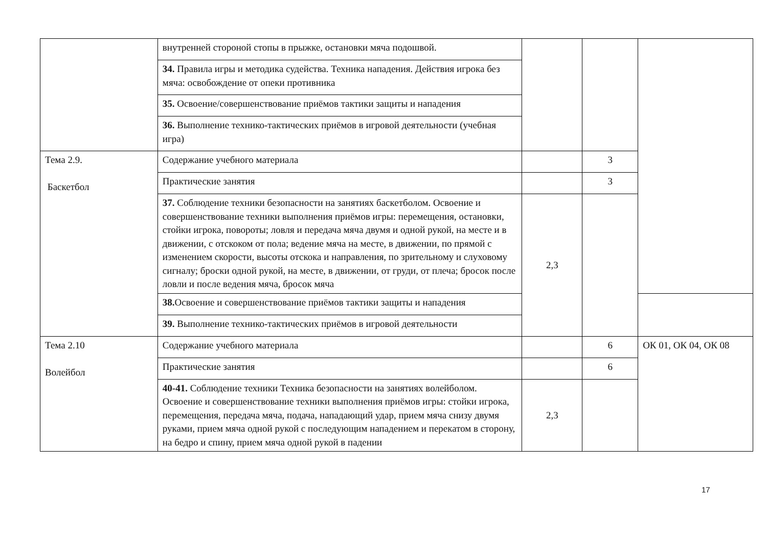| | внутренней стороной стопы в прыжке, остановки мяча подошвой. | | | |
| | 34. Правила игры и методика судейства. Техника нападения. Действия игрока без мяча: освобождение от опеки противника | | | |
| | 35. Освоение/совершенствование приёмов тактики защиты и нападения | | | |
| | 36. Выполнение технико-тактических приёмов в игровой деятельности (учебная игра) | | | |
| Тема 2.9. Баскетбол | Содержание учебного материала | | 3 | |
| | Практические занятия | | 3 | |
| | 37. Соблюдение техники безопасности на занятиях баскетболом. Освоение и совершенствование техники выполнения приёмов игры: перемещения, остановки, стойки игрока, повороты; ловля и передача мяча двумя и одной рукой, на месте и в движении, с отскоком от пола; ведение мяча на месте, в движении, по прямой с изменением скорости, высоты отскока и направления, по зрительному и слуховому сигналу; броски одной рукой, на месте, в движении, от груди, от плеча; бросок после ловли и после ведения мяча, бросок мяча | 2,3 | | |
| | 38. Освоение и совершенствование приёмов тактики защиты и нападения | | | |
| | 39. Выполнение технико-тактических приёмов в игровой деятельности | | | |
| Тема 2.10 Волейбол | Содержание учебного материала | | 6 | ОК 01, ОК 04, ОК 08 |
| | Практические занятия | | 6 | |
| | 40-41. Соблюдение техники Техника безопасности на занятиях волейболом. Освоение и совершенствование техники выполнения приёмов игры: стойки игрока, перемещения, передача мяча, подача, нападающий удар, прием мяча снизу двумя руками, прием мяча одной рукой с последующим нападением и перекатом в сторону, на бедро и спину, прием мяча одной рукой в падении | 2,3 | | |
17